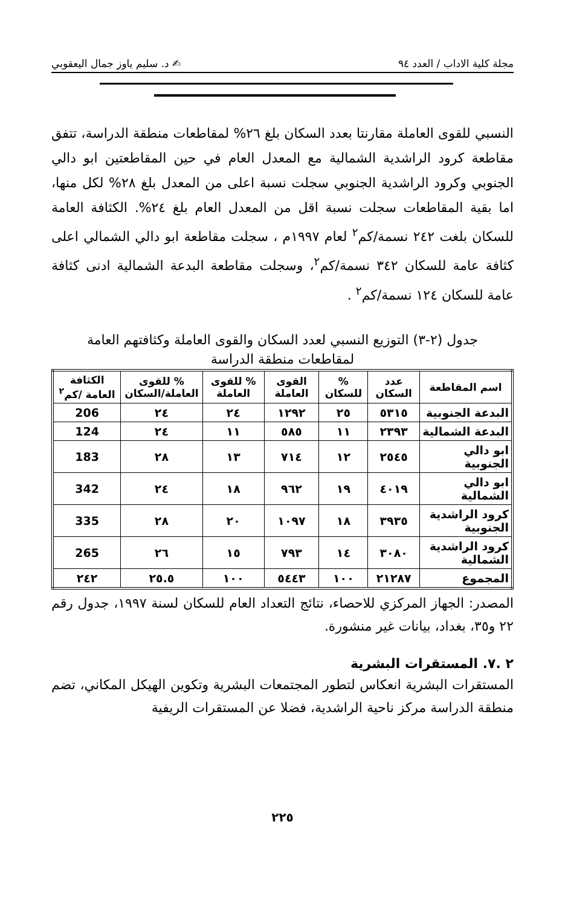مجلة كلية الاداب / العدد ٩٤ ✍ د. سليم ياوز جمال اليعقوبي
النسبي للقوى العاملة مقارنتا بعدد السكان بلغ ٢٦% لمقاطعات منطقة الدراسة، تتفق مقاطعة كرود الراشدية الشمالية مع المعدل العام في حين المقاطعتين ابو دالي الجنوبي وكرود الراشدية الجنوبي سجلت نسبة اعلى من المعدل بلغ ٢٨% لكل منها، اما بقية المقاطعات سجلت نسبة اقل من المعدل العام بلغ ٢٤%. الكثافة العامة للسكان بلغت ٢٤٢ نسمة/كم<sup>٢</sup> لعام ١٩٩٧م ، سجلت مقاطعة ابو دالي الشمالي اعلى كثافة عامة للسكان ٣٤٢ نسمة/كم<sup>٢</sup>، وسجلت مقاطعة البدعة الشمالية ادنى كثافة عامة للسكان ١٢٤ نسمة/كم<sup>٢</sup> .
جدول (٢-٣) التوزيع النسبي لعدد السكان والقوى العاملة وكثافتهم العامة
لمقاطعات منطقة الدراسة
| اسم المقاطعة | عدد السكان | % للسكان | القوى العاملة | % للقوى العاملة | % للقوى العاملة/السكان | الكثافة العامة /كم<sup>٢</sup> |
| --- | --- | --- | --- | --- | --- | --- |
| البدعة الجنوبية | ٥٣١٥ | ٢٥ | ١٢٩٢ | ٢٤ | ٢٤ | 206 |
| البدعة الشمالية | ٢٣٩٣ | ١١ | ٥٨٥ | ١١ | ٢٤ | 124 |
| ابو دالي الجنوبية | ٢٥٤٥ | ١٢ | ٧١٤ | ١٣ | ٢٨ | 183 |
| ابو دالي الشمالية | ٤٠١٩ | ١٩ | ٩٦٢ | ١٨ | ٢٤ | 342 |
| كرود الراشدية الجنوبية | ٣٩٣٥ | ١٨ | ١٠٩٧ | ٢٠ | ٢٨ | 335 |
| كرود الراشدية الشمالية | ٣٠٨٠ | ١٤ | ٧٩٣ | ١٥ | ٢٦ | 265 |
| المجموع | ٢١٢٨٧ | ١٠٠ | ٥٤٤٣ | ١٠٠ | ٢٥.٥ | ٢٤٢ |
المصدر: الجهاز المركزي للاحصاء، نتائج التعداد العام للسكان لسنة ١٩٩٧، جدول رقم ٢٢ و٣٥، بغداد، بيانات غير منشورة.
٢ .٧. المستقرات البشرية
المستقرات البشرية انعكاس لتطور المجتمعات البشرية وتكوين الهيكل المكاني، تضم منطقة الدراسة مركز ناحية الراشدية، فضلا عن المستقرات الريفية
٢٢٥